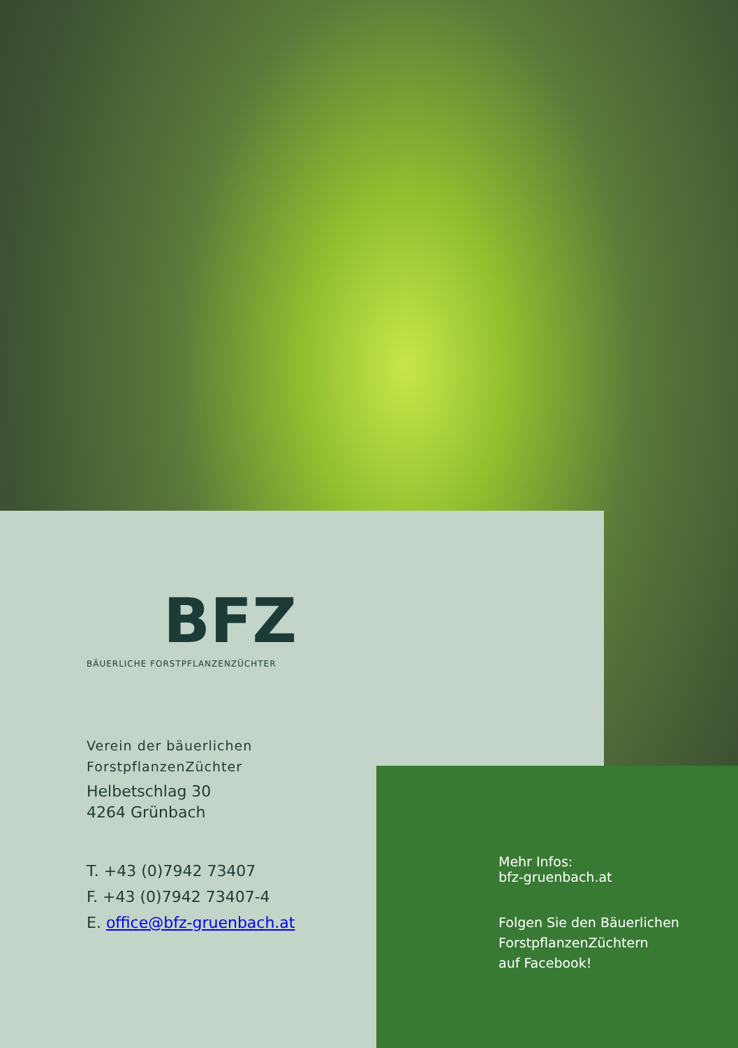BFZ
BÄUERLICHE FORSTPFLANZENZÜCHTER
Verein der bäuerlichen
ForstpflanzenZüchter
Helbetschlag 30
4264 Grünbach
T. +43 (0)7942 73407
F. +43 (0)7942 73407-4
E. office@bfz-gruenbach.at
Mehr Infos:
bfz-gruenbach.at
Folgen Sie den Bäuerlichen
ForstpflanzenZüchtern
auf Facebook!